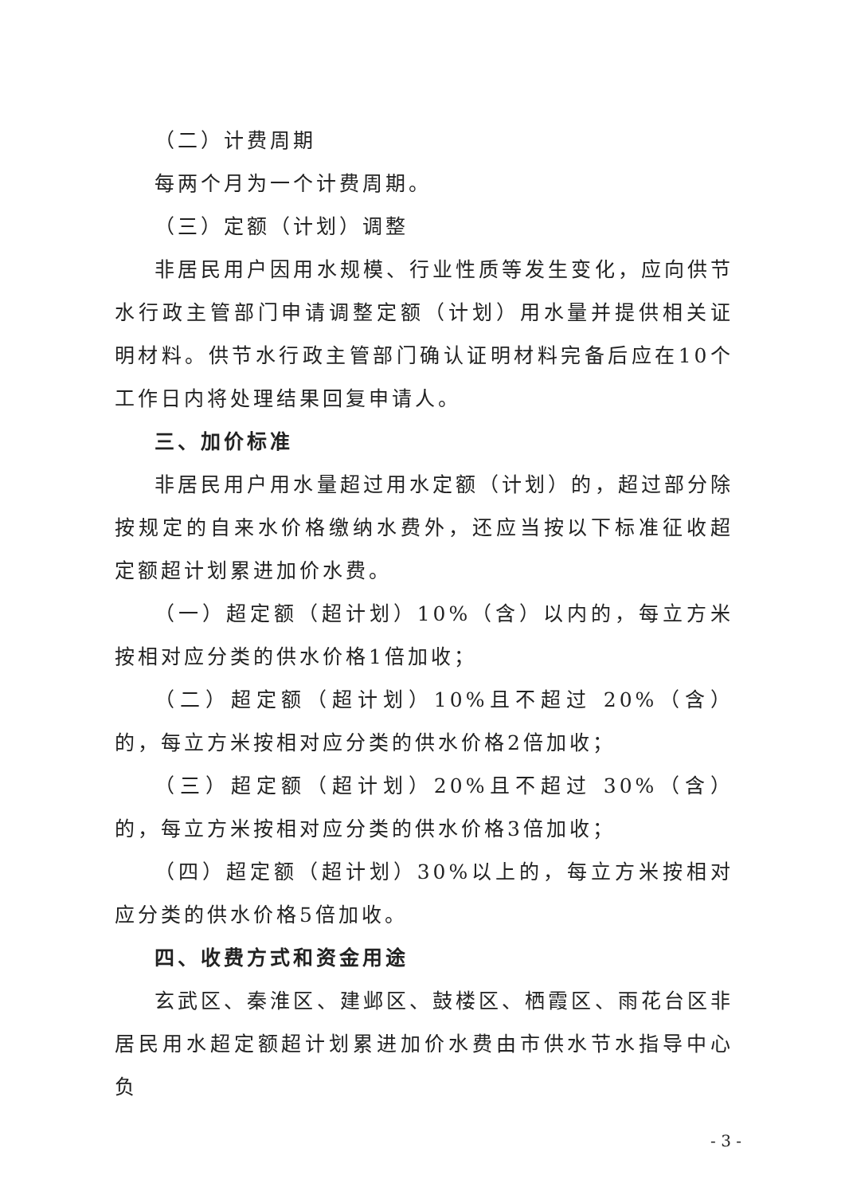（二）计费周期
每两个月为一个计费周期。
（三）定额（计划）调整
非居民用户因用水规模、行业性质等发生变化，应向供节水行政主管部门申请调整定额（计划）用水量并提供相关证明材料。供节水行政主管部门确认证明材料完备后应在10个工作日内将处理结果回复申请人。
三、加价标准
非居民用户用水量超过用水定额（计划）的，超过部分除按规定的自来水价格缴纳水费外，还应当按以下标准征收超定额超计划累进加价水费。
（一）超定额（超计划）10%（含）以内的，每立方米按相对应分类的供水价格1倍加收；
（二）超定额（超计划）10%且不超过 20%（含）的，每立方米按相对应分类的供水价格2倍加收；
（三）超定额（超计划）20%且不超过 30%（含）的，每立方米按相对应分类的供水价格3倍加收；
（四）超定额（超计划）30%以上的，每立方米按相对应分类的供水价格5倍加收。
四、收费方式和资金用途
玄武区、秦淮区、建邺区、鼓楼区、栖霞区、雨花台区非居民用水超定额超计划累进加价水费由市供水节水指导中心负
- 3 -